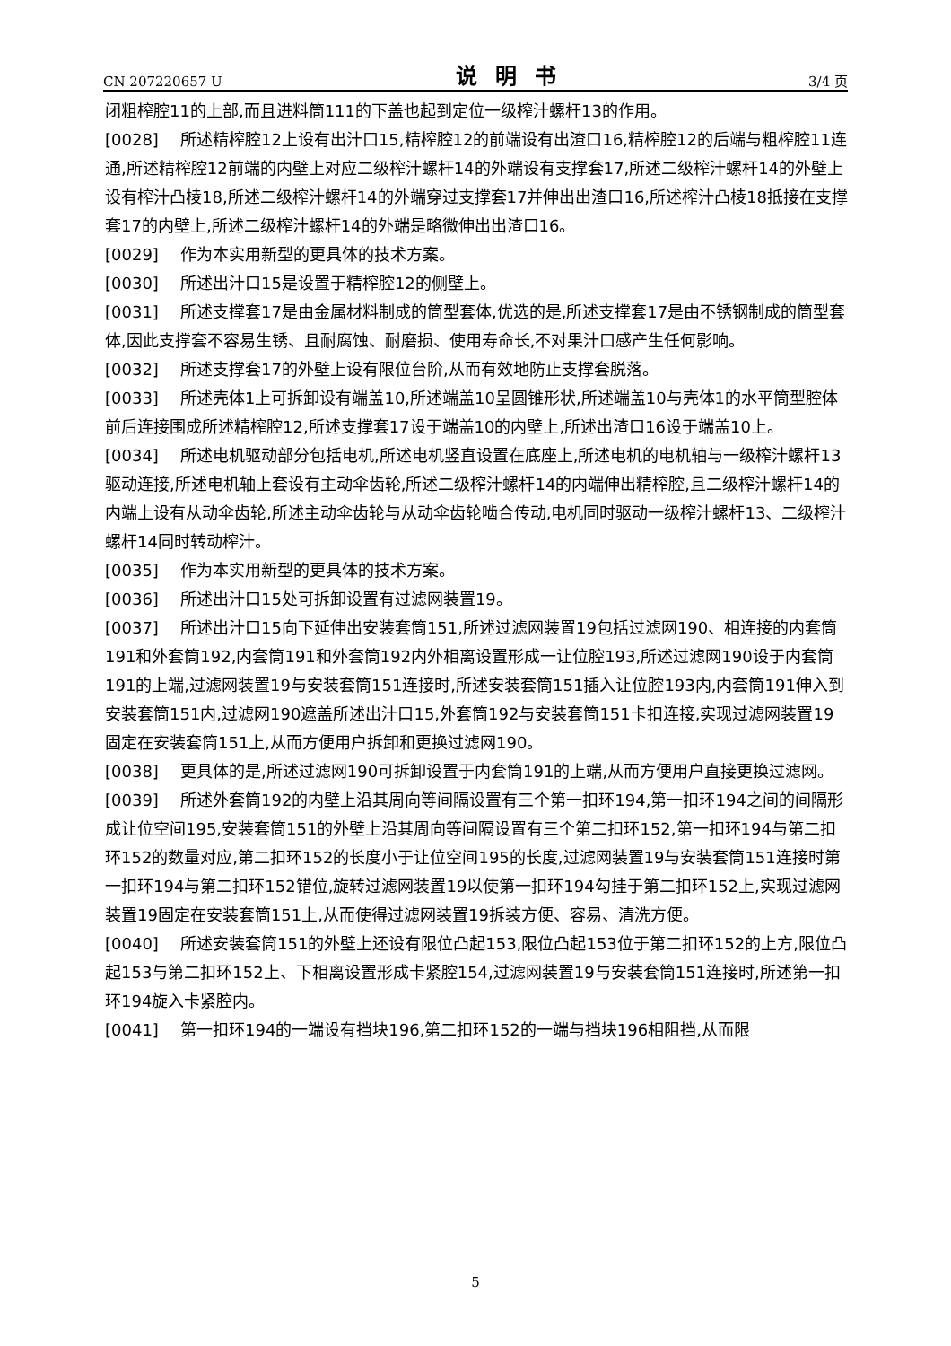CN 207220657 U 说明书 3/4 页
闭粗榨腔11的上部,而且进料筒111的下盖也起到定位一级榨汁螺杆13的作用。
[0028] 所述精榨腔12上设有出汁口15,精榨腔12的前端设有出渣口16,精榨腔12的后端与粗榨腔11连通,所述精榨腔12前端的内壁上对应二级榨汁螺杆14的外端设有支撑套17,所述二级榨汁螺杆14的外壁上设有榨汁凸棱18,所述二级榨汁螺杆14的外端穿过支撑套17并伸出出渣口16,所述榨汁凸棱18抵接在支撑套17的内壁上,所述二级榨汁螺杆14的外端是略微伸出出渣口16。
[0029] 作为本实用新型的更具体的技术方案。
[0030] 所述出汁口15是设置于精榨腔12的侧壁上。
[0031] 所述支撑套17是由金属材料制成的筒型套体,优选的是,所述支撑套17是由不锈钢制成的筒型套体,因此支撑套不容易生锈、且耐腐蚀、耐磨损、使用寿命长,不对果汁口感产生任何影响。
[0032] 所述支撑套17的外壁上设有限位台阶,从而有效地防止支撑套脱落。
[0033] 所述壳体1上可拆卸设有端盖10,所述端盖10呈圆锥形状,所述端盖10与壳体1的水平筒型腔体前后连接围成所述精榨腔12,所述支撑套17设于端盖10的内壁上,所述出渣口16设于端盖10上。
[0034] 所述电机驱动部分包括电机,所述电机竖直设置在底座上,所述电机的电机轴与一级榨汁螺杆13驱动连接,所述电机轴上套设有主动伞齿轮,所述二级榨汁螺杆14的内端伸出精榨腔,且二级榨汁螺杆14的内端上设有从动伞齿轮,所述主动伞齿轮与从动伞齿轮啮合传动,电机同时驱动一级榨汁螺杆13、二级榨汁螺杆14同时转动榨汁。
[0035] 作为本实用新型的更具体的技术方案。
[0036] 所述出汁口15处可拆卸设置有过滤网装置19。
[0037] 所述出汁口15向下延伸出安装套筒151,所述过滤网装置19包括过滤网190、相连接的内套筒191和外套筒192,内套筒191和外套筒192内外相离设置形成一让位腔193,所述过滤网190设于内套筒191的上端,过滤网装置19与安装套筒151连接时,所述安装套筒151插入让位腔193内,内套筒191伸入到安装套筒151内,过滤网190遮盖所述出汁口15,外套筒192与安装套筒151卡扣连接,实现过滤网装置19固定在安装套筒151上,从而方便用户拆卸和更换过滤网190。
[0038] 更具体的是,所述过滤网190可拆卸设置于内套筒191的上端,从而方便用户直接更换过滤网。
[0039] 所述外套筒192的内壁上沿其周向等间隔设置有三个第一扣环194,第一扣环194之间的间隔形成让位空间195,安装套筒151的外壁上沿其周向等间隔设置有三个第二扣环152,第一扣环194与第二扣环152的数量对应,第二扣环152的长度小于让位空间195的长度,过滤网装置19与安装套筒151连接时第一扣环194与第二扣环152错位,旋转过滤网装置19以使第一扣环194勾挂于第二扣环152上,实现过滤网装置19固定在安装套筒151上,从而使得过滤网装置19拆装方便、容易、清洗方便。
[0040] 所述安装套筒151的外壁上还设有限位凸起153,限位凸起153位于第二扣环152的上方,限位凸起153与第二扣环152上、下相离设置形成卡紧腔154,过滤网装置19与安装套筒151连接时,所述第一扣环194旋入卡紧腔内。
[0041] 第一扣环194的一端设有挡块196,第二扣环152的一端与挡块196相阻挡,从而限
5